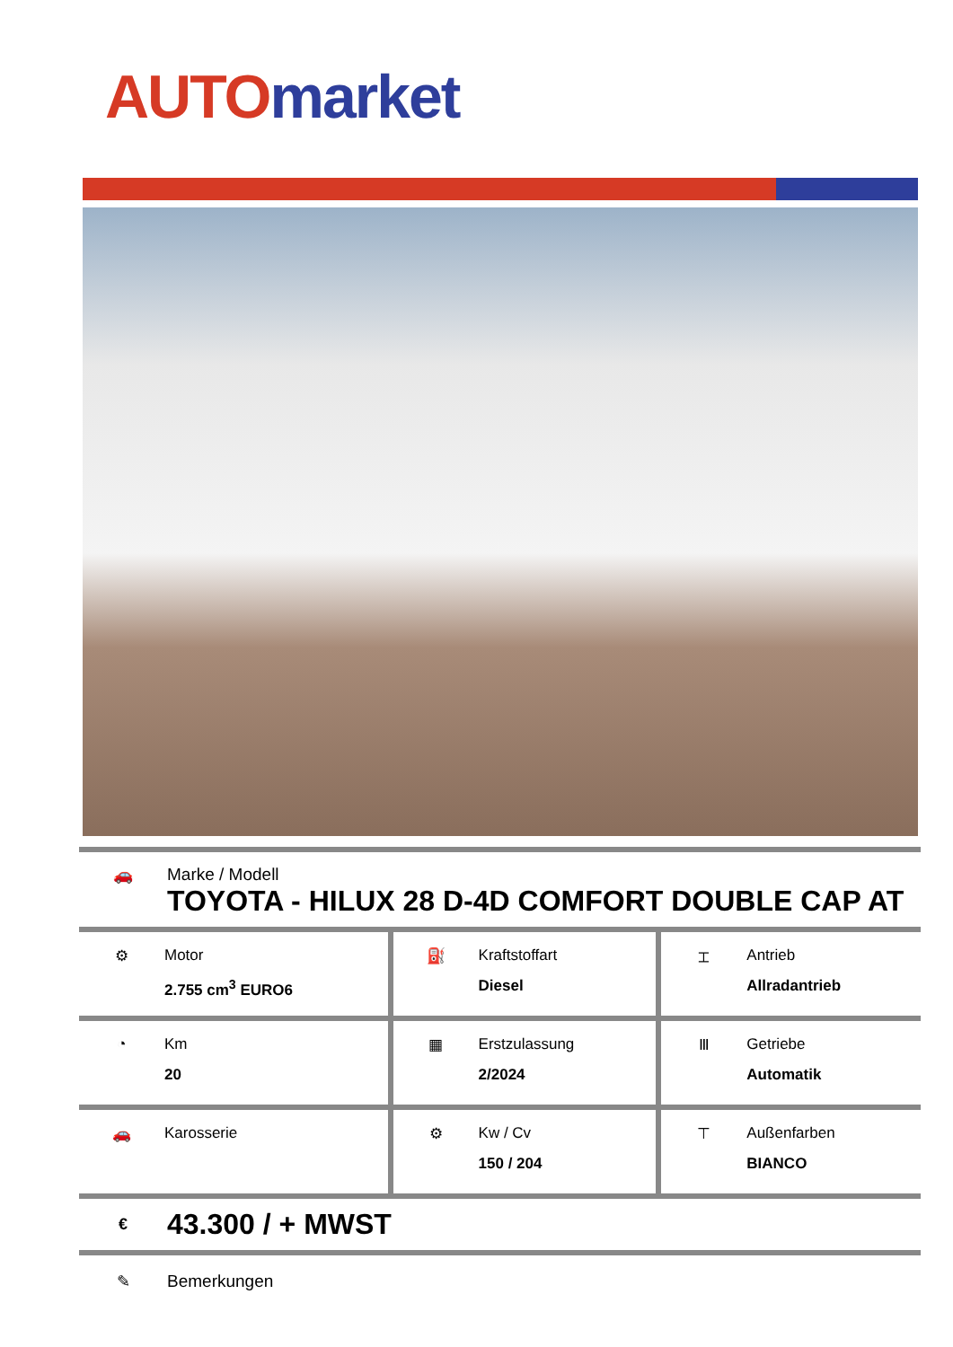AUTO market
🚗 Marke / Modell
TOYOTA - HILUX 28 D-4D COMFORT DOUBLE CAP AT
| ⚙ Motor 2.755 cm<sup>3</sup> EURO6 | ⛽ Kraftstoffart Diesel | ⌶ Antrieb Allradantrieb |
| ◔ Km 20 | ▦ Erstzulassung 2/2024 | Ⅲ Getriebe Automatik |
| 🚗 Karosserie | ⚙ Kw / Cv 150 / 204 | ⊤ Außenfarben BIANCO |
€ 43.300 / + MWST
✎ Bemerkungen